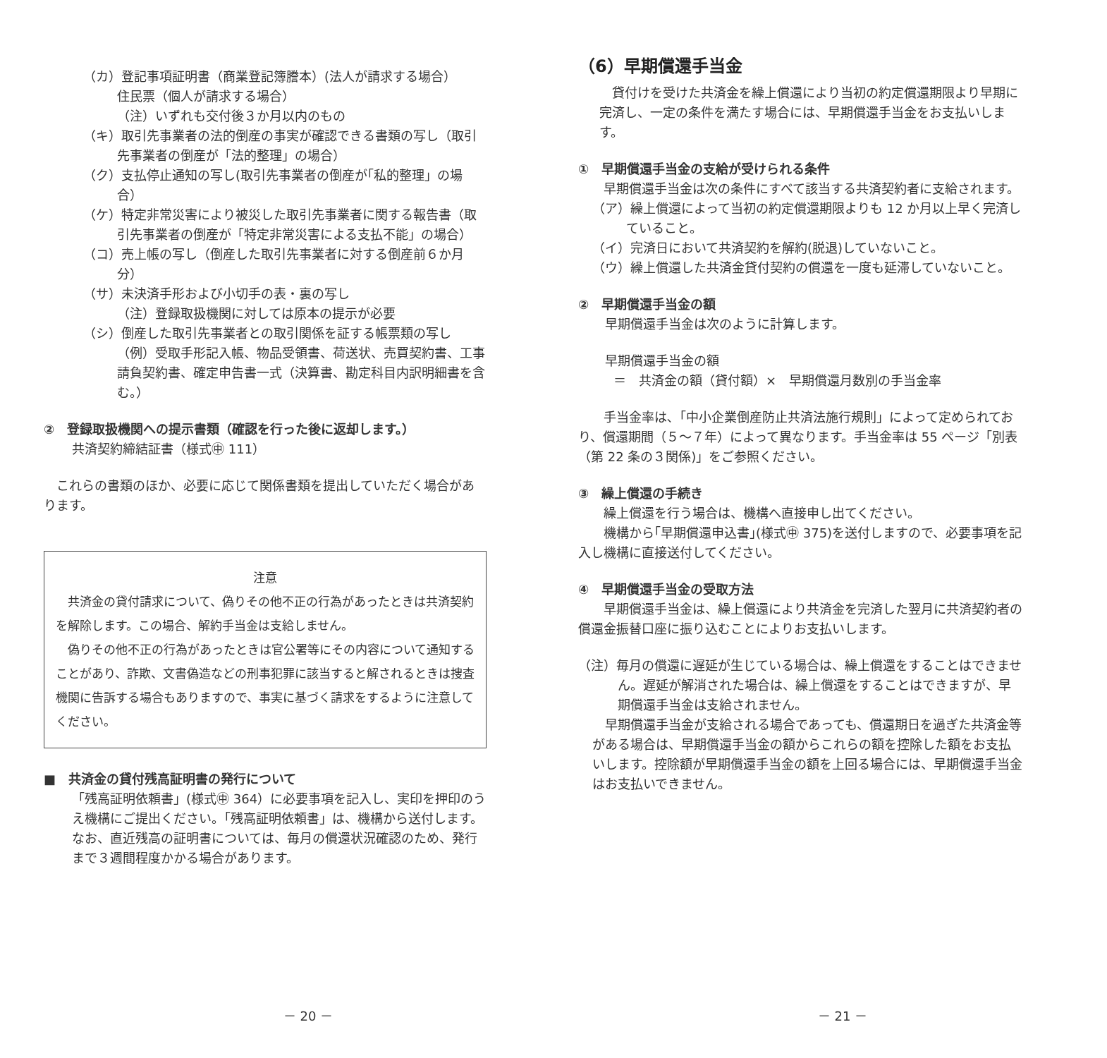（カ）登記事項証明書（商業登記簿謄本）(法人が請求する場合）
住民票（個人が請求する場合）
（注）いずれも交付後３か月以内のもの
（キ）取引先事業者の法的倒産の事実が確認できる書類の写し（取引先事業者の倒産が「法的整理」の場合）
（ク）支払停止通知の写し(取引先事業者の倒産が｢私的整理」の場合）
（ケ）特定非常災害により被災した取引先事業者に関する報告書（取引先事業者の倒産が「特定非常災害による支払不能」の場合）
（コ）売上帳の写し（倒産した取引先事業者に対する倒産前６か月分）
（サ）未決済手形および小切手の表・裏の写し
（注）登録取扱機関に対しては原本の提示が必要
（シ）倒産した取引先事業者との取引関係を証する帳票類の写し
（例）受取手形記入帳、物品受領書、荷送状、売買契約書、工事請負契約書、確定申告書一式（決算書、勘定科目内訳明細書を含む。）
②　登録取扱機関への提示書類（確認を行った後に返却します。）
共済契約締結証書（様式㊥ 111）
　これらの書類のほか、必要に応じて関係書類を提出していただく場合があります。
注意
　共済金の貸付請求について、偽りその他不正の行為があったときは共済契約を解除します。この場合、解約手当金は支給しません。
　偽りその他不正の行為があったときは官公署等にその内容について通知することがあり、詐欺、文書偽造などの刑事犯罪に該当すると解されるときは捜査機関に告訴する場合もありますので、事実に基づく請求をするように注意してください。
■　共済金の貸付残高証明書の発行について
「残高証明依頼書」(様式㊥ 364）に必要事項を記入し、実印を押印のうえ機構にご提出ください。｢残高証明依頼書」は、機構から送付します。なお、直近残高の証明書については、毎月の償還状況確認のため、発行まで３週間程度かかる場合があります。
－ 20 －
（6）早期償還手当金
　貸付けを受けた共済金を繰上償還により当初の約定償還期限より早期に完済し、一定の条件を満たす場合には、早期償還手当金をお支払いします。
①　早期償還手当金の支給が受けられる条件
　　早期償還手当金は次の条件にすべて該当する共済契約者に支給されます。
（ア）繰上償還によって当初の約定償還期限よりも 12 か月以上早く完済していること。
（イ）完済日において共済契約を解約(脱退)していないこと。
（ウ）繰上償還した共済金貸付契約の償還を一度も延滞していないこと。
②　早期償還手当金の額
　早期償還手当金は次のように計算します。
　早期償還手当金の額
＝　共済金の額（貸付額）×　早期償還月数別の手当金率
　　手当金率は､「中小企業倒産防止共済法施行規則」によって定められており、償還期間（５～７年）によって異なります。手当金率は 55 ページ「別表（第 22 条の３関係)」をご参照ください。
③　繰上償還の手続き
　　繰上償還を行う場合は、機構へ直接申し出てください。
　　機構から｢早期償還申込書｣(様式㊥ 375)を送付しますので、必要事項を記入し機構に直接送付してください。
④　早期償還手当金の受取方法
　　早期償還手当金は、繰上償還により共済金を完済した翌月に共済契約者の償還金振替口座に振り込むことによりお支払いします。
（注）毎月の償還に遅延が生じている場合は、繰上償還をすることはできません。遅延が解消された場合は、繰上償還をすることはできますが、早期償還手当金は支給されません。
　早期償還手当金が支給される場合であっても、償還期日を過ぎた共済金等がある場合は、早期償還手当金の額からこれらの額を控除した額をお支払いします。控除額が早期償還手当金の額を上回る場合には、早期償還手当金はお支払いできません。
－ 21 －